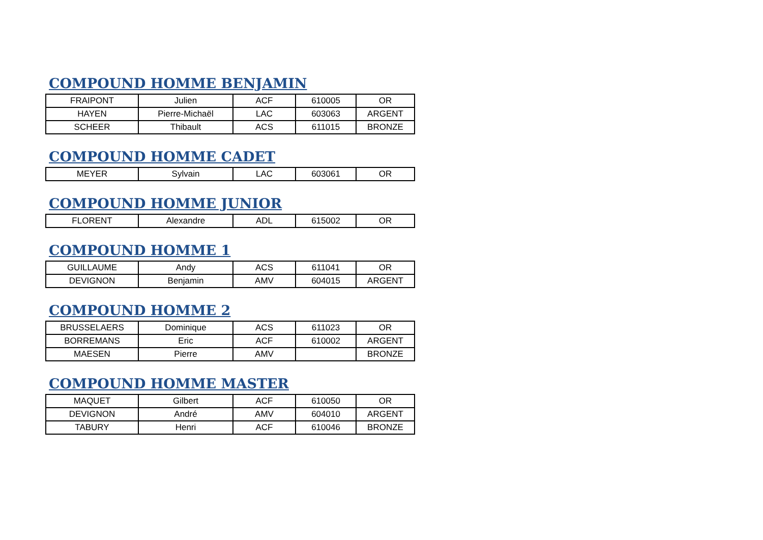COMPOUND HOMME BENJAMIN
| FRAIPONT | Julien | ACF | 610005 | OR |
| HAYEN | Pierre-Michaël | LAC | 603063 | ARGENT |
| SCHEER | Thibault | ACS | 611015 | BRONZE |
COMPOUND HOMME CADET
| MEYER | Sylvain | LAC | 603061 | OR |
COMPOUND HOMME JUNIOR
| FLORENT | Alexandre | ADL | 615002 | OR |
COMPOUND HOMME 1
| GUILLAUME | Andy | ACS | 611041 | OR |
| DEVIGNON | Benjamin | AMV | 604015 | ARGENT |
COMPOUND HOMME 2
| BRUSSELAERS | Dominique | ACS | 611023 | OR |
| BORREMANS | Eric | ACF | 610002 | ARGENT |
| MAESEN | Pierre | AMV | | BRONZE |
COMPOUND HOMME MASTER
| MAQUET | Gilbert | ACF | 610050 | OR |
| DEVIGNON | André | AMV | 604010 | ARGENT |
| TABURY | Henri | ACF | 610046 | BRONZE |